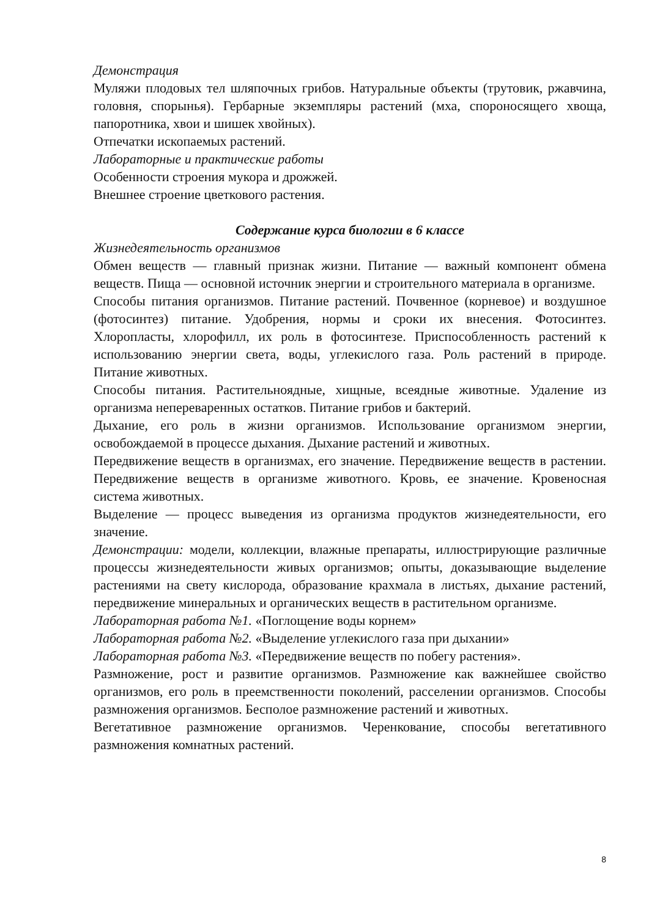Демонстрация
Муляжи плодовых тел шляпочных грибов. Натуральные объекты (трутовик, ржавчина, головня, спорынья). Гербарные экземпляры растений (мха, спороносящего хвоща, папоротника, хвои и шишек хвойных).
Отпечатки ископаемых растений.
Лабораторные и практические работы
Особенности строения мукора и дрожжей.
Внешнее строение цветкового растения.
Содержание курса биологии в 6 классе
Жизнедеятельность организмов
Обмен веществ — главный признак жизни. Питание — важный компонент обмена веществ. Пища — основной источник энергии и строительного материала в организме.
Способы питания организмов. Питание растений. Почвенное (корневое) и воздушное (фотосинтез) питание. Удобрения, нормы и сроки их внесения. Фотосинтез. Хлоропласты, хлорофилл, их роль в фотосинтезе. Приспособленность растений к использованию энергии света, воды, углекислого газа. Роль растений в природе. Питание животных.
Способы питания. Растительноядные, хищные, всеядные животные. Удаление из организма непереваренных остатков. Питание грибов и бактерий.
Дыхание, его роль в жизни организмов. Использование организмом энергии, освобождаемой в процессе дыхания. Дыхание растений и животных.
Передвижение веществ в организмах, его значение. Передвижение веществ в растении. Передвижение веществ в организме животного. Кровь, ее значение. Кровеносная система животных.
Выделение — процесс выведения из организма продуктов жизнедеятельности, его значение.
Демонстрации: модели, коллекции, влажные препараты, иллюстрирующие различные процессы жизнедеятельности живых организмов; опыты, доказывающие выделение растениями на свету кислорода, образование крахмала в листьях, дыхание растений, передвижение минеральных и органических веществ в растительном организме.
Лабораторная работа №1. «Поглощение воды корнем»
Лабораторная работа №2. «Выделение углекислого газа при дыхании»
Лабораторная работа №3. «Передвижение веществ по побегу растения».
Размножение, рост и развитие организмов. Размножение как важнейшее свойство организмов, его роль в преемственности поколений, расселении организмов. Способы размножения организмов. Бесполое размножение растений и животных.
Вегетативное размножение организмов. Черенкование, способы вегетативного размножения комнатных растений.
8